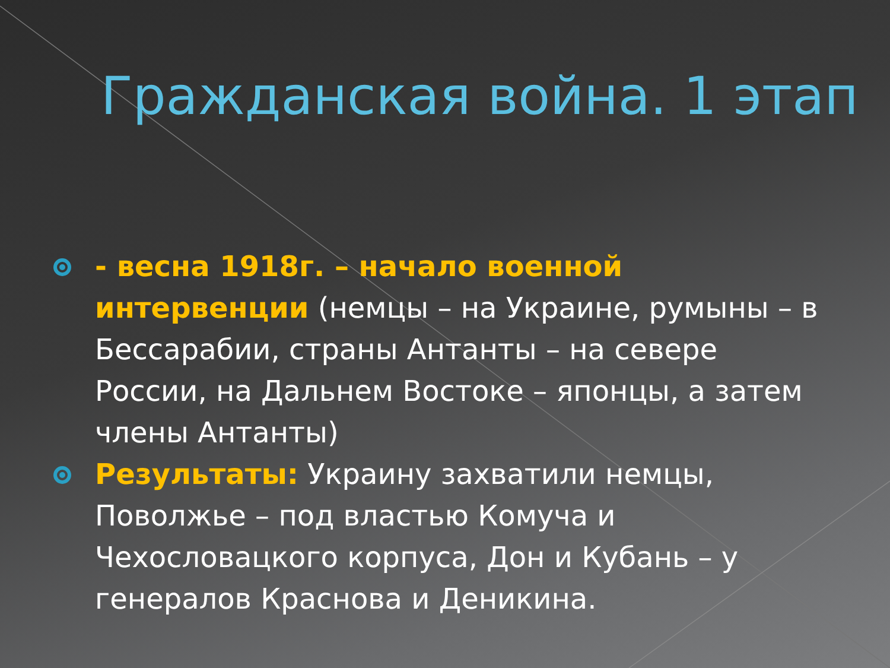Гражданская война. 1 этап
- весна 1918г. – начало военной интервенции (немцы – на Украине, румыны – в Бессарабии, страны Антанты – на севере России, на Дальнем Востоке – японцы, а затем члены Антанты)
Результаты: Украину захватили немцы, Поволжье – под властью Комуча и Чехословацкого корпуса, Дон и Кубань – у генералов Краснова и Деникина.